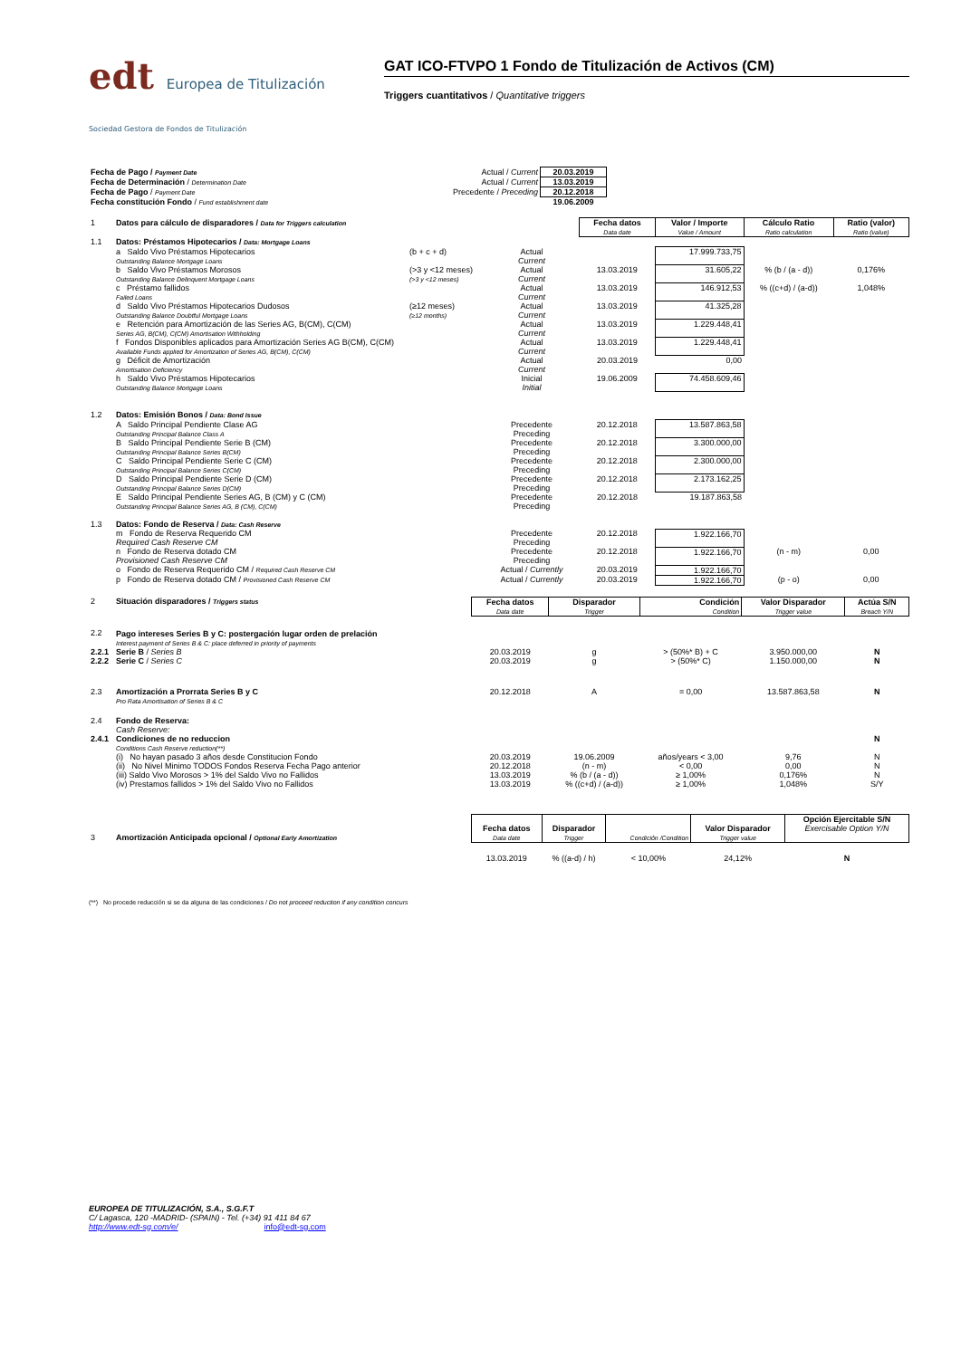edt Europea de Titulización
Sociedad Gestora de Fondos de Titulización
GAT ICO-FTVPO 1 Fondo de Titulización de Activos (CM)
Triggers cuantitativos / Quantitative triggers
| Fecha de Pago / Payment Date | Actual / Current | 20.03.2019 | |
| Fecha de Determinación / Determination Date | Actual / Current | 13.03.2019 | |
| Fecha de Pago / Payment Date | Precedente / Preceding | 20.12.2018 | |
| Fecha constitución Fondo / Fund establishment date | | 19.06.2009 | |
| 1 | Datos para cálculo de disparadores / Data for Triggers calculation | | | Fecha datos Data date | Valor / Importe Value / Amount | Cálculo Ratio Ratio calculation | Ratio (valor) Ratio (value) |
| 1.1 | Datos: Préstamos Hipotecarios / Data: Mortgage Loans | | | | | | |
| | a Saldo Vivo Préstamos Hipotecarios Outstanding Balance Mortgage Loans | (b + c + d) | Actual Current | | 17.999.733,75 | | |
| | b Saldo Vivo Préstamos Morosos Outstanding Balance Delinquent Mortgage Loans | (>3 y <12 meses) (>3 y <12 meses) | Actual Current | 13.03.2019 | 31.605,22 | % (b / (a - d)) | 0,176% |
| | c Préstamo fallidos Failed Loans | | Actual Current | 13.03.2019 | 146.912,53 | % ((c+d) / (a-d)) | 1,048% |
| | d Saldo Vivo Préstamos Hipotecarios Dudosos Outstanding Balance Doubtful Mortgage Loans | (≥12 meses) (≥12 months) | Actual Current | 13.03.2019 | 41.325,28 | | |
| | e Retención para Amortización de las Series AG, B(CM), C(CM) Series AG, B(CM), C(CM) Amortisation Withholding | | Actual Current | 13.03.2019 | 1.229.448,41 | | |
| | f Fondos Disponibles aplicados para Amortización Series AG B(CM), C(CM) Available Funds applied for Amortization of Series AG, B(CM), C(CM) | | Actual Current | 13.03.2019 | 1.229.448,41 | | |
| | g Déficit de Amortización Amortisation Deficiency | | Actual Current | 20.03.2019 | 0,00 | | |
| | h Saldo Vivo Préstamos Hipotecarios Outstanding Balance Mortgage Loans | | Inicial Initial | 19.06.2009 | 74.458.609,46 | | |
| 1.2 | Datos: Emisión Bonos / Data: Bond Issue | | | | | | |
| | A Saldo Principal Pendiente Clase AG Outstanding Principal Balance Class A | | Precedente Preceding | 20.12.2018 | 13.587.863,58 | | |
| | B Saldo Principal Pendiente Serie B (CM) Outstanding Principal Balance Series B(CM) | | Precedente Preceding | 20.12.2018 | 3.300.000,00 | | |
| | C Saldo Principal Pendiente Serie C (CM) Outstanding Principal Balance Series C(CM) | | Precedente Preceding | 20.12.2018 | 2.300.000,00 | | |
| | D Saldo Principal Pendiente Serie D (CM) Outstanding Principal Balance Series D(CM) | | Precedente Preceding | 20.12.2018 | 2.173.162,25 | | |
| | E Saldo Principal Pendiente Series AG, B (CM) y C (CM) Outstanding Principal Balance Series AG, B (CM), C(CM) | | Precedente Preceding | 20.12.2018 | 19.187.863,58 | | |
| 1.3 | Datos: Fondo de Reserva / Data: Cash Reserve | | | | | | |
| | m Fondo de Reserva Requerido CM Required Cash Reserve CM | | Precedente Preceding | 20.12.2018 | 1.922.166,70 | | |
| | n Fondo de Reserva dotado CM Provisioned Cash Reserve CM | | Precedente Preceding | 20.12.2018 | 1.922.166,70 | (n - m) | 0,00 |
| | o Fondo de Reserva Requerido CM / Required Cash Reserve CM | | Actual / Currently | 20.03.2019 | 1.922.166,70 | | |
| | p Fondo de Reserva dotado CM / Provisioned Cash Reserve CM | | Actual / Currently | 20.03.2019 | 1.922.166,70 | (p - o) | 0,00 |
| 2 | Situación disparadores / Triggers status | Fecha datos Data date | Disparador Trigger | Condición Condition | Valor Disparador Trigger value | Actúa S/N Breach Y/N |
| 2.2 | Pago intereses Series B y C: postergación lugar orden de prelación Interest payment of Series B & C: place deferred in priority of payments | | | | | |
| 2.2.1 | Serie B / Series B | 20.03.2019 | g | > (50%* B) + C | 3.950.000,00 | N |
| 2.2.2 | Serie C / Series C | 20.03.2019 | g | > (50%* C) | 1.150.000,00 | N |
| 2.3 | Amortización a Prorrata Series B y C Pro Rata Amortisation of Series B & C | 20.12.2018 | A | = 0,00 | 13.587.863,58 | N |
| 2.4 | Fondo de Reserva: Cash Reserve: | | | | | |
| 2.4.1 | Condiciones de no reduccion Conditions Cash Reserve reduction(**) | | | | | N |
| | (i) No hayan pasado 3 años desde Constitucion Fondo | 20.03.2019 | 19.06.2009 | años/years < 3,00 | 9,76 | N |
| | (ii) No Nivel Minimo TODOS Fondos Reserva Fecha Pago anterior | 20.12.2018 | (n - m) | < 0,00 | 0,00 | N |
| | (iii) Saldo Vivo Morosos > 1% del Saldo Vivo no Fallidos | 13.03.2019 | % (b / (a - d)) | ≥ 1,00% | 0,176% | N |
| | (iv) Prestamos fallidos > 1% del Saldo Vivo no Fallidos | 13.03.2019 | % ((c+d) / (a-d)) | ≥ 1,00% | 1,048% | S/Y |
| 3 | Amortización Anticipada opcional / Optional Early Amortization | Fecha datos Data date | Disparador Trigger | Condición /Condition | Valor Disparador Trigger value | Opción Ejercitable S/N Exercisable Option Y/N |
| | | 13.03.2019 | % ((a-d) / h) | < 10,00% | 24,12% | N |
(**) No procede reducción si se da alguna de las condiciones / Do not proceed reduction if any condition concurs
EUROPEA DE TITULIZACIÓN, S.A., S.G.F.T
C/ Lagasca, 120 -MADRID- (SPAIN) - Tel. (+34) 91 411 84 67
http://www.edt-sg.com/e/ info@edt-sg.com